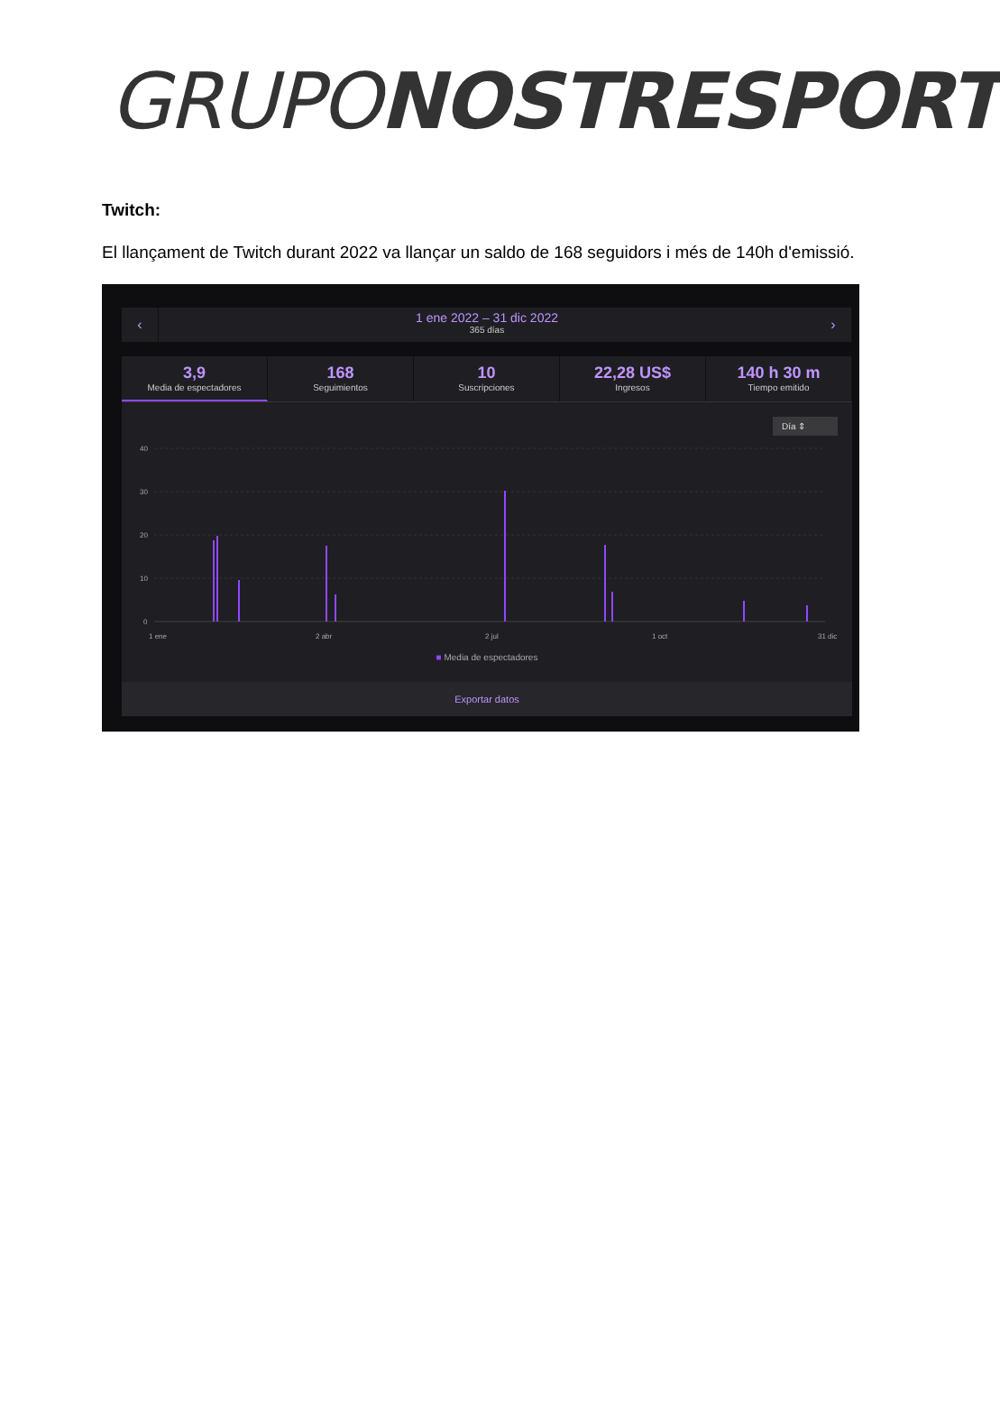GRUPONOSTRESPORT
Twitch:
El llançament de Twitch durant 2022 va llançar un saldo de 168 seguidors i més de 140h d'emissió.
‹
1 ene 2022 – 31 dic 2022
365 días
›
3,9
Media de espectadores
168
Seguimientos
10
Suscripciones
22,28 US$
Ingresos
140 h 30 m
Tiempo emitido
Día ⇕
40
30
20
10
0
1 ene
2 abr
2 jul
1 oct
31 dic
■ Media de espectadores
Exportar datos